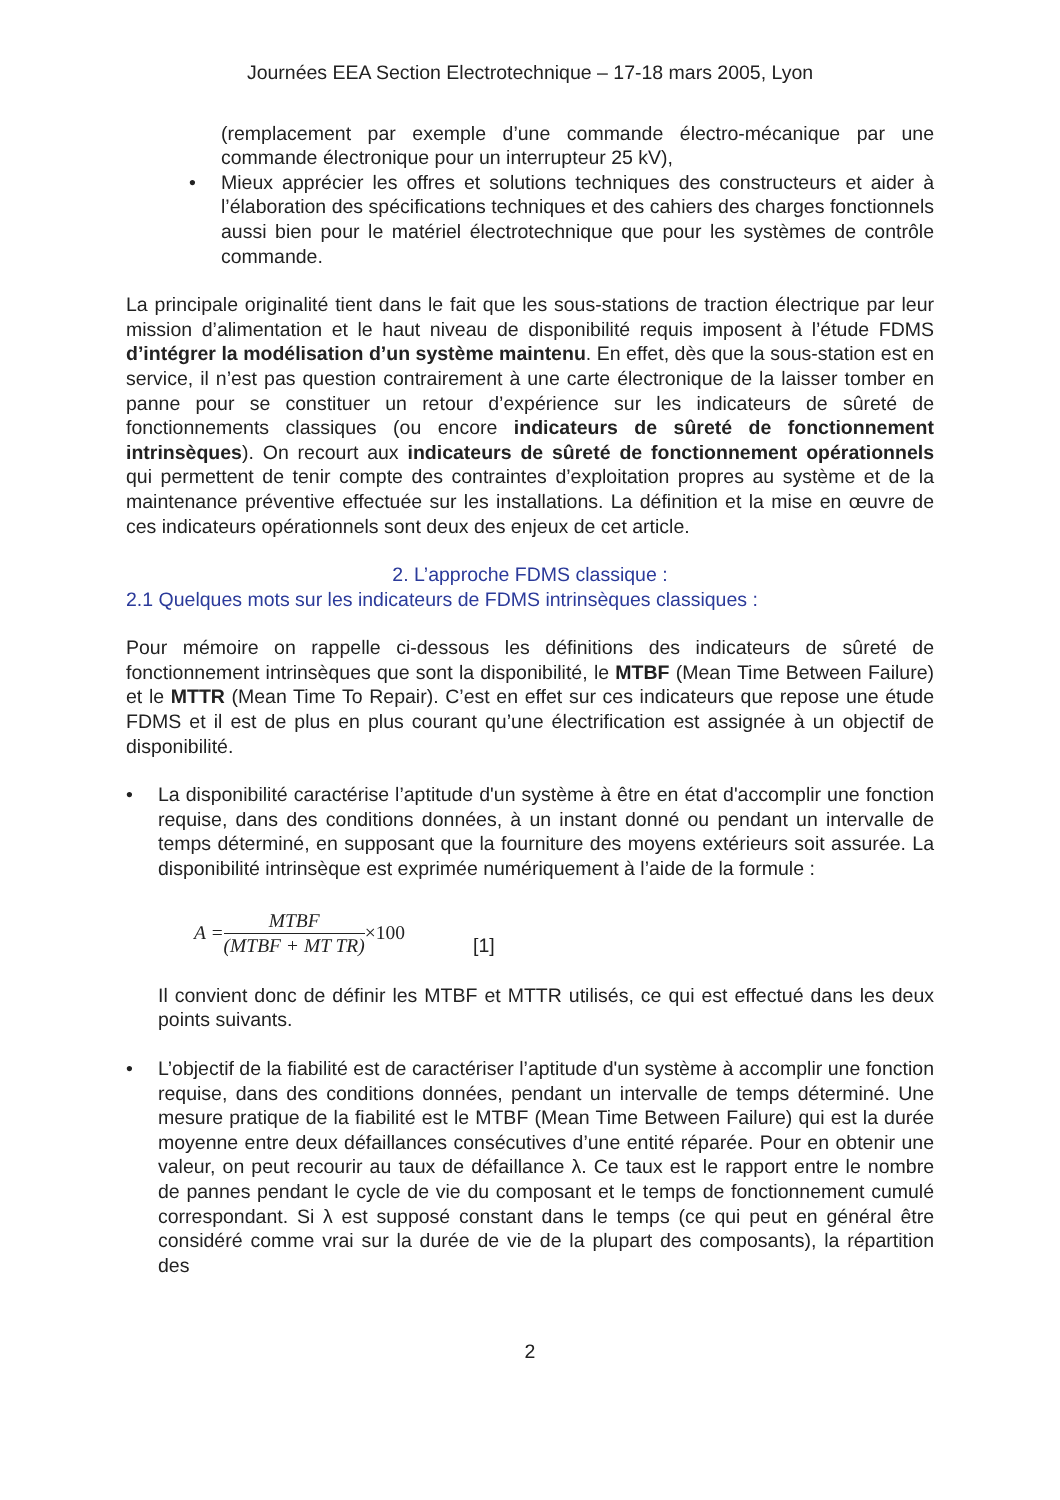Journées EEA Section Electrotechnique – 17-18 mars 2005, Lyon
(remplacement par exemple d’une commande électro-mécanique par une commande électronique pour un interrupteur 25 kV),
• Mieux apprécier les offres et solutions techniques des constructeurs et aider à l’élaboration des spécifications techniques et des cahiers des charges fonctionnels aussi bien pour le matériel électrotechnique que pour les systèmes de contrôle commande.
La principale originalité tient dans le fait que les sous-stations de traction électrique par leur mission d’alimentation et le haut niveau de disponibilité requis imposent à l’étude FDMS d’intégrer la modélisation d’un système maintenu. En effet, dès que la sous-station est en service, il n’est pas question contrairement à une carte électronique de la laisser tomber en panne pour se constituer un retour d’expérience sur les indicateurs de sûreté de fonctionnements classiques (ou encore indicateurs de sûreté de fonctionnement intrinsèques). On recourt aux indicateurs de sûreté de fonctionnement opérationnels qui permettent de tenir compte des contraintes d’exploitation propres au système et de la maintenance préventive effectuée sur les installations. La définition et la mise en œuvre de ces indicateurs opérationnels sont deux des enjeux de cet article.
2. L’approche FDMS classique :
2.1 Quelques mots sur les indicateurs de FDMS intrinsèques classiques :
Pour mémoire on rappelle ci-dessous les définitions des indicateurs de sûreté de fonctionnement intrinsèques que sont la disponibilité, le MTBF (Mean Time Between Failure) et le MTTR (Mean Time To Repair). C’est en effet sur ces indicateurs que repose une étude FDMS et il est de plus en plus courant qu’une électrification est assignée à un objectif de disponibilité.
• La disponibilité caractérise l’aptitude d'un système à être en état d'accomplir une fonction requise, dans des conditions données, à un instant donné ou pendant un intervalle de temps déterminé, en supposant que la fourniture des moyens extérieurs soit assurée. La disponibilité intrinsèque est exprimée numériquement à l’aide de la formule :
A = MTBF (MTBF + MT TR) ×100 [1]
Il convient donc de définir les MTBF et MTTR utilisés, ce qui est effectué dans les deux points suivants.
• L’objectif de la fiabilité est de caractériser l’aptitude d'un système à accomplir une fonction requise, dans des conditions données, pendant un intervalle de temps déterminé. Une mesure pratique de la fiabilité est le MTBF (Mean Time Between Failure) qui est la durée moyenne entre deux défaillances consécutives d’une entité réparée. Pour en obtenir une valeur, on peut recourir au taux de défaillance λ. Ce taux est le rapport entre le nombre de pannes pendant le cycle de vie du composant et le temps de fonctionnement cumulé correspondant. Si λ est supposé constant dans le temps (ce qui peut en général être considéré comme vrai sur la durée de vie de la plupart des composants), la répartition des
2